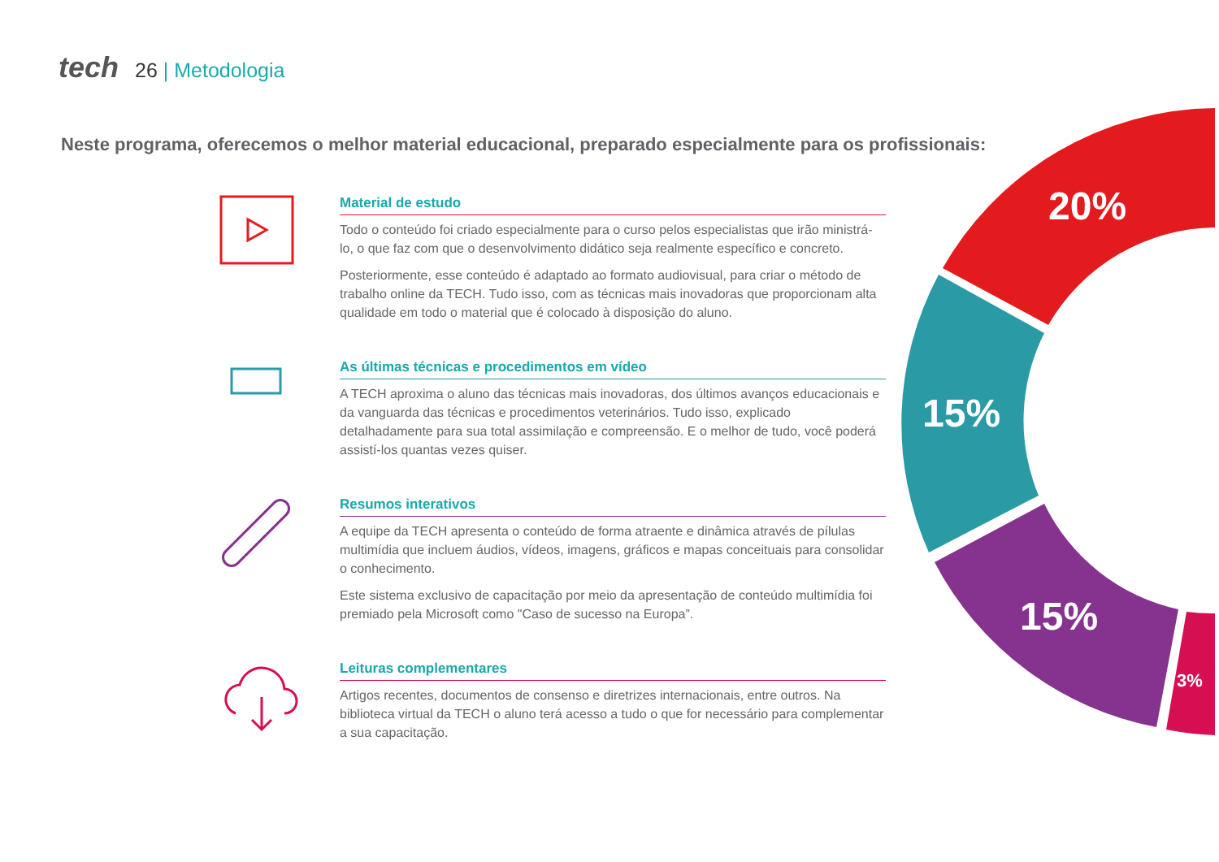tech 26 | Metodologia
Neste programa, oferecemos o melhor material educacional, preparado especialmente para os profissionais:
20%
15%
15%
3%
Material de estudo
Todo o conteúdo foi criado especialmente para o curso pelos especialistas que irão ministrá-lo, o que faz com que o desenvolvimento didático seja realmente específico e concreto.
Posteriormente, esse conteúdo é adaptado ao formato audiovisual, para criar o método de trabalho online da TECH. Tudo isso, com as técnicas mais inovadoras que proporcionam alta qualidade em todo o material que é colocado à disposição do aluno.
As últimas técnicas e procedimentos em vídeo
A TECH aproxima o aluno das técnicas mais inovadoras, dos últimos avanços educacionais e da vanguarda das técnicas e procedimentos veterinários. Tudo isso, explicado detalhadamente para sua total assimilação e compreensão. E o melhor de tudo, você poderá assistí-los quantas vezes quiser.
Resumos interativos
A equipe da TECH apresenta o conteúdo de forma atraente e dinâmica através de pílulas multimídia que incluem áudios, vídeos, imagens, gráficos e mapas conceituais para consolidar o conhecimento.
Este sistema exclusivo de capacitação por meio da apresentação de conteúdo multimídia foi premiado pela Microsoft como "Caso de sucesso na Europa”.
Leituras complementares
Artigos recentes, documentos de consenso e diretrizes internacionais, entre outros. Na biblioteca virtual da TECH o aluno terá acesso a tudo o que for necessário para complementar a sua capacitação.